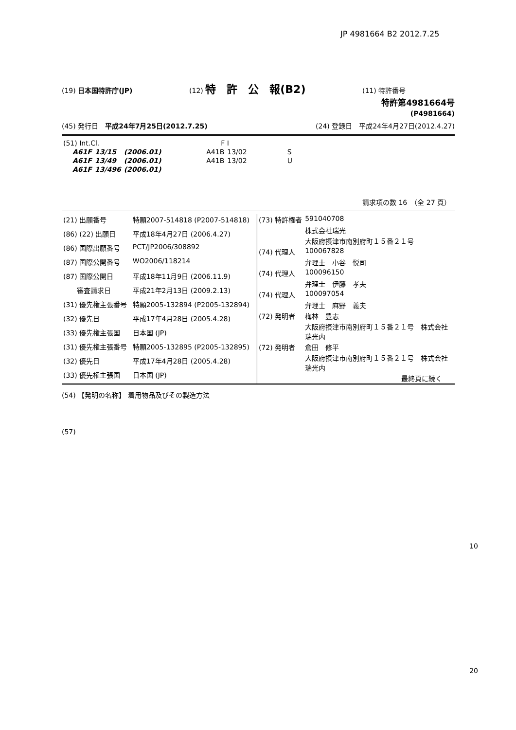JP 4981664 B2 2012.7.25
(19) 日本国特許庁(JP) (12) 特　許　公　報(B2) (11) 特許番号
特許第4981664号
(P4981664)
(45) 発行日　平成24年7月25日(2012.7.25) (24) 登録日　平成24年4月27日(2012.4.27)
| (51) Int.Cl. | | | F I | | |
| A61F | 13/15 | (2006.01) | A41B | 13/02 | S |
| A61F | 13/49 | (2006.01) | A41B | 13/02 | U |
| A61F | 13/496 | (2006.01) | | | |
請求項の数 16　（全 27 頁）
| (21) 出願番号 | 特願2007-514818 (P2007-514818) |
| (86) (22) 出願日 | 平成18年4月27日 (2006.4.27) |
| (86) 国際出願番号 | PCT/JP2006/308892 |
| (87) 国際公開番号 | WO2006/118214 |
| (87) 国際公開日 | 平成18年11月9日 (2006.11.9) |
| 審査請求日 | 平成21年2月13日 (2009.2.13) |
| (31) 優先権主張番号 | 特願2005-132894 (P2005-132894) |
| (32) 優先日 | 平成17年4月28日 (2005.4.28) |
| (33) 優先権主張国 | 日本国 (JP) |
| (31) 優先権主張番号 | 特願2005-132895 (P2005-132895) |
| (32) 優先日 | 平成17年4月28日 (2005.4.28) |
| (33) 優先権主張国 | 日本国 (JP) |
| (73) 特許権者 | 591040708 |
| | 株式会社瑞光 |
| | 大阪府摂津市南別府町１５番２１号 |
| (74) 代理人 | 100067828 |
| | 弁理士 小谷 悦司 |
| (74) 代理人 | 100096150 |
| | 弁理士 伊藤 孝夫 |
| (74) 代理人 | 100097054 |
| | 弁理士 麻野 義夫 |
| (72) 発明者 | 梅林 豊志 |
| | 大阪府摂津市南別府町１５番２１号 株式会社瑞光内 |
| (72) 発明者 | 倉田 修平 |
| | 大阪府摂津市南別府町１５番２１号 株式会社瑞光内 |
| | 最終頁に続く |
(54) 【発明の名称】 着用物品及びその製造方法
(57)
10
20